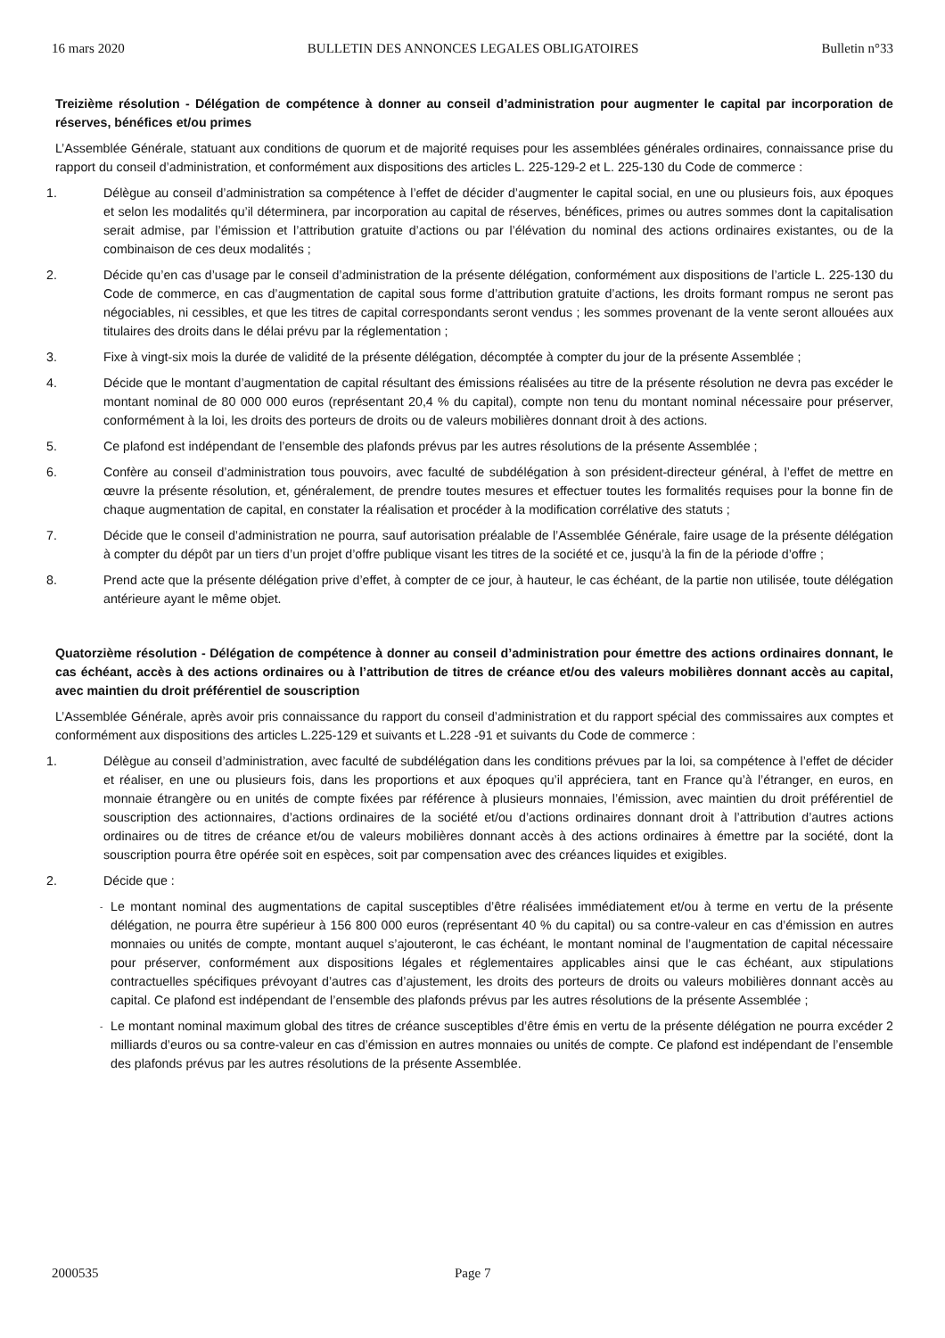16 mars 2020 BULLETIN DES ANNONCES LEGALES OBLIGATOIRES Bulletin n°33
Treizième résolution - Délégation de compétence à donner au conseil d’administration pour augmenter le capital par incorporation de réserves, bénéfices et/ou primes
L’Assemblée Générale, statuant aux conditions de quorum et de majorité requises pour les assemblées générales ordinaires, connaissance prise du rapport du conseil d’administration, et conformément aux dispositions des articles L. 225-129-2 et L. 225-130 du Code de commerce :
1. Délègue au conseil d’administration sa compétence à l’effet de décider d’augmenter le capital social, en une ou plusieurs fois, aux époques et selon les modalités qu’il déterminera, par incorporation au capital de réserves, bénéfices, primes ou autres sommes dont la capitalisation serait admise, par l’émission et l’attribution gratuite d’actions ou par l’élévation du nominal des actions ordinaires existantes, ou de la combinaison de ces deux modalités ;
2. Décide qu’en cas d’usage par le conseil d’administration de la présente délégation, conformément aux dispositions de l’article L. 225-130 du Code de commerce, en cas d’augmentation de capital sous forme d’attribution gratuite d’actions, les droits formant rompus ne seront pas négociables, ni cessibles, et que les titres de capital correspondants seront vendus ; les sommes provenant de la vente seront allouées aux titulaires des droits dans le délai prévu par la réglementation ;
3. Fixe à vingt-six mois la durée de validité de la présente délégation, décomptée à compter du jour de la présente Assemblée ;
4. Décide que le montant d’augmentation de capital résultant des émissions réalisées au titre de la présente résolution ne devra pas excéder le montant nominal de 80 000 000 euros (représentant 20,4 % du capital), compte non tenu du montant nominal nécessaire pour préserver, conformément à la loi, les droits des porteurs de droits ou de valeurs mobilières donnant droit à des actions.
5. Ce plafond est indépendant de l’ensemble des plafonds prévus par les autres résolutions de la présente Assemblée ;
6. Confère au conseil d’administration tous pouvoirs, avec faculté de subdélégation à son président-directeur général, à l’effet de mettre en œuvre la présente résolution, et, généralement, de prendre toutes mesures et effectuer toutes les formalités requises pour la bonne fin de chaque augmentation de capital, en constater la réalisation et procéder à la modification corrélative des statuts ;
7. Décide que le conseil d’administration ne pourra, sauf autorisation préalable de l’Assemblée Générale, faire usage de la présente délégation à compter du dépôt par un tiers d’un projet d’offre publique visant les titres de la société et ce, jusqu’à la fin de la période d’offre ;
8. Prend acte que la présente délégation prive d’effet, à compter de ce jour, à hauteur, le cas échéant, de la partie non utilisée, toute délégation antérieure ayant le même objet.
Quatorzième résolution - Délégation de compétence à donner au conseil d’administration pour émettre des actions ordinaires donnant, le cas échéant, accès à des actions ordinaires ou à l’attribution de titres de créance et/ou des valeurs mobilières donnant accès au capital, avec maintien du droit préférentiel de souscription
L’Assemblée Générale, après avoir pris connaissance du rapport du conseil d’administration et du rapport spécial des commissaires aux comptes et conformément aux dispositions des articles L.225-129 et suivants et L.228 -91 et suivants du Code de commerce :
1. Délègue au conseil d’administration, avec faculté de subdélégation dans les conditions prévues par la loi, sa compétence à l’effet de décider et réaliser, en une ou plusieurs fois, dans les proportions et aux époques qu’il appréciera, tant en France qu’à l’étranger, en euros, en monnaie étrangère ou en unités de compte fixées par référence à plusieurs monnaies, l’émission, avec maintien du droit préférentiel de souscription des actionnaires, d’actions ordinaires de la société et/ou d’actions ordinaires donnant droit à l’attribution d’autres actions ordinaires ou de titres de créance et/ou de valeurs mobilières donnant accès à des actions ordinaires à émettre par la société, dont la souscription pourra être opérée soit en espèces, soit par compensation avec des créances liquides et exigibles.
2. Décide que :
- Le montant nominal des augmentations de capital susceptibles d’être réalisées immédiatement et/ou à terme en vertu de la présente délégation, ne pourra être supérieur à 156 800 000 euros (représentant 40 % du capital) ou sa contre-valeur en cas d’émission en autres monnaies ou unités de compte, montant auquel s’ajouteront, le cas échéant, le montant nominal de l’augmentation de capital nécessaire pour préserver, conformément aux dispositions légales et réglementaires applicables ainsi que le cas échéant, aux stipulations contractuelles spécifiques prévoyant d’autres cas d’ajustement, les droits des porteurs de droits ou valeurs mobilières donnant accès au capital. Ce plafond est indépendant de l’ensemble des plafonds prévus par les autres résolutions de la présente Assemblée ;
- Le montant nominal maximum global des titres de créance susceptibles d’être émis en vertu de la présente délégation ne pourra excéder 2 milliards d’euros ou sa contre-valeur en cas d’émission en autres monnaies ou unités de compte. Ce plafond est indépendant de l’ensemble des plafonds prévus par les autres résolutions de la présente Assemblée.
2000535 Page 7